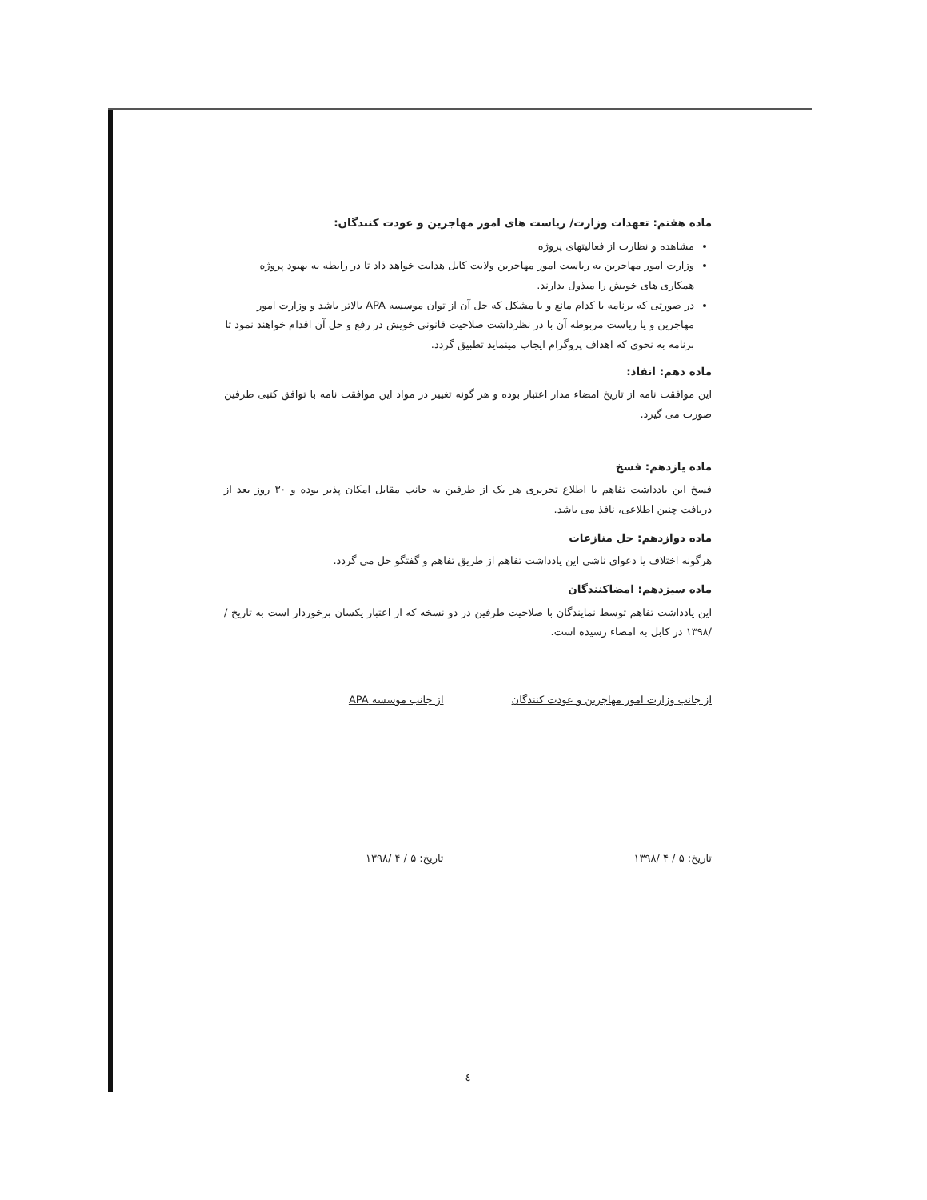ماده هفتم: تعهدات وزارت/ ریاست های امور مهاجرین و عودت کنندگان:
مشاهده و نظارت از فعالیتهای پروژه
وزارت امور مهاجرین به ریاست امور مهاجرین ولایت کابل هدایت خواهد داد تا در رابطه به بهبود پروژه همکاری های خویش را مبذول بدارند.
در صورتی که برنامه با کدام مانع و یا مشکل که حل آن از توان موسسه APA بالاتر باشد و وزارت امور مهاجرین و یا ریاست مربوطه آن با در نظرداشت صلاحیت قانونی خویش در رفع و حل آن اقدام خواهند نمود تا برنامه به نحوی که اهداف پروگرام ایجاب مینماید تطبیق گردد.
ماده دهم: انفاذ:
این موافقت نامه از تاریخ امضاء مدار اعتبار بوده و هر گونه تغییر در مواد این موافقت نامه با توافق کتبی طرفین صورت می گیرد.
ماده یازدهم: فسخ
فسخ این یادداشت تفاهم با اطلاع تحریری هر یک از طرفین به جانب مقابل امکان پذیر بوده و ۳۰ روز بعد از دریافت چنین اطلاعی، نافذ می باشد.
ماده دوازدهم: حل منازعات
هرگونه اختلاف یا دعوای ناشی این یادداشت تفاهم از طریق تفاهم و گفتگو حل می گردد.
ماده سیزدهم: امضاکنندگان
این یادداشت تفاهم توسط نمایندگان با صلاحیت طرفین در دو نسخه که از اعتبار یکسان برخوردار است به تاریخ / /۱۳۹۸ در کابل به امضاء رسیده است.
از جانب وزارت امور مهاجرین و عودت کنندگان
تاریخ: ۵ / ۴ /۱۳۹۸
از جانب موسسه APA
تاریخ: ۵ / ۴ /۱۳۹۸
٤